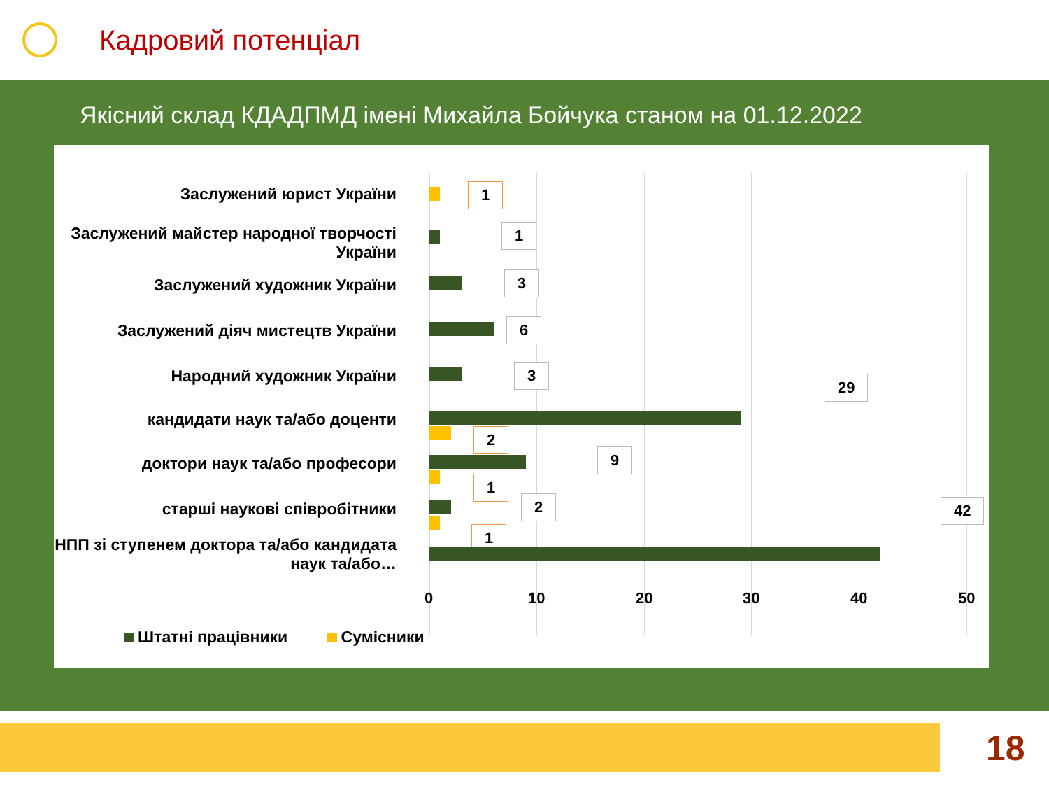Кадровий потенціал
Якісний склад КДАДПМД імені Михайла Бойчука станом на 01.12.2022
Заслужений юрист України
1
Заслужений майстер народної творчості України
1
Заслужений художник України
3
Заслужений діяч мистецтв України
6
Народний художник України
3
кандидати наук та/або доценти
29
2
доктори наук та/або професори
9
1
старші наукові співробітники
2
1
НПП зі ступенем доктора та/або кандидата наук та/або…
42
0 10 20 30 40 50
Штатні працівники Сумісники
18